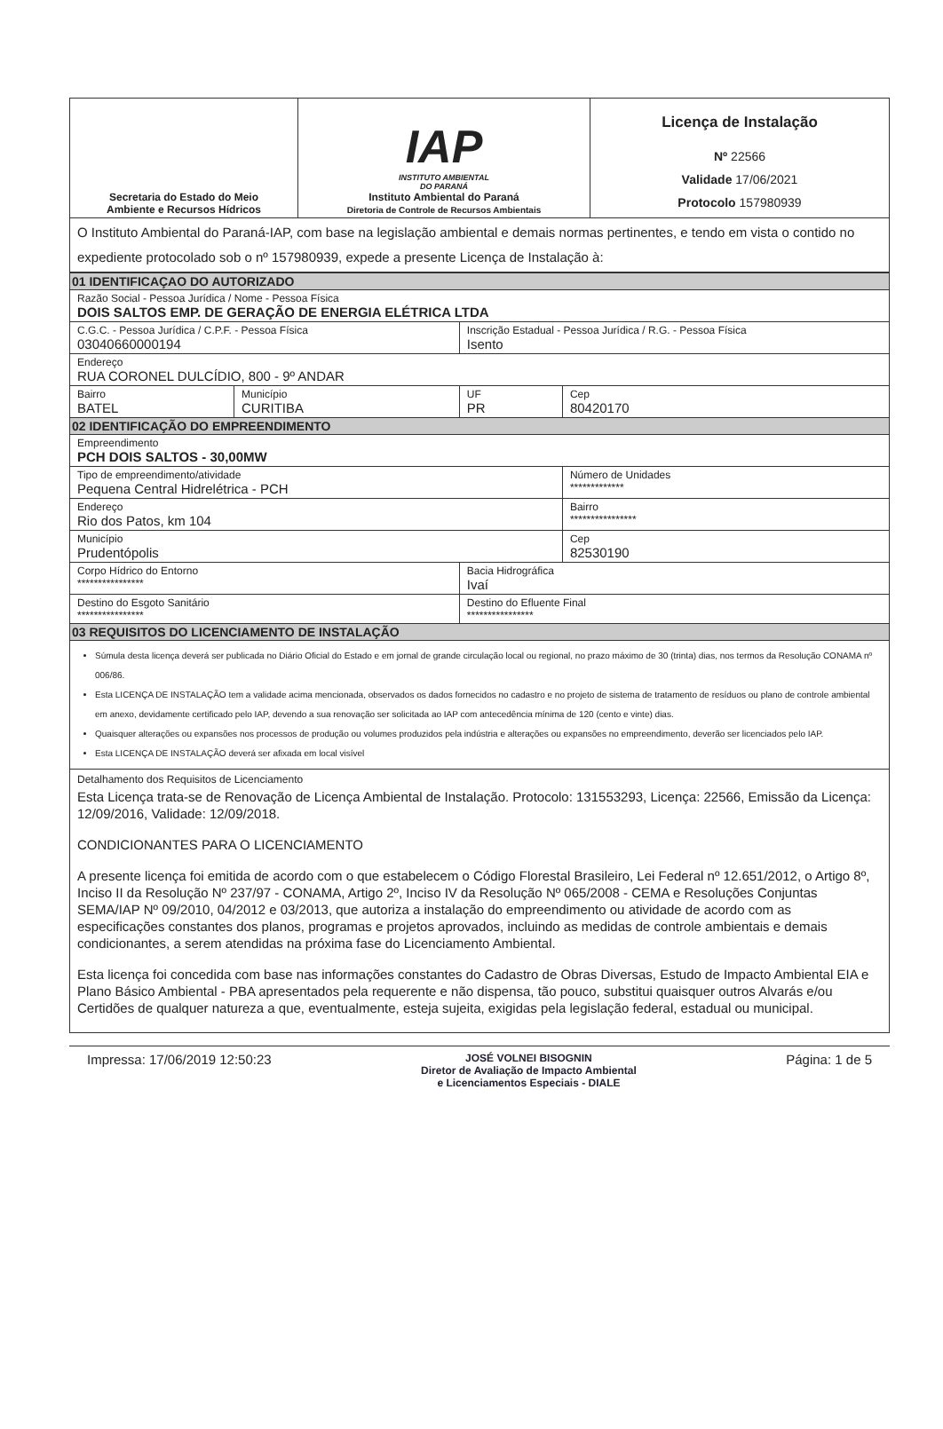| Secretaria do Estado do Meio Ambiente e Recursos Hídricos | IAP INSTITUTO AMBIENTAL DO PARANÁ Instituto Ambiental do Paraná Diretoria de Controle de Recursos Ambientais | Licença de Instalação Nº 22566 Validade 17/06/2021 Protocolo 157980939 |
| O Instituto Ambiental do Paraná-IAP, com base na legislação ambiental e demais normas pertinentes, e tendo em vista o contido no expediente protocolado sob o nº 157980939, expede a presente Licença de Instalação à: | | |
| 01 IDENTIFICAÇAO DO AUTORIZADO | | | |
| Razão Social - Pessoa Jurídica / Nome - Pessoa Física DOIS SALTOS EMP. DE GERAÇÃO DE ENERGIA ELÉTRICA LTDA | | | |
| C.G.C. - Pessoa Jurídica / C.P.F. - Pessoa Física 03040660000194 | | Inscrição Estadual - Pessoa Jurídica / R.G. - Pessoa Física Isento | |
| Endereço RUA CORONEL DULCÍDIO, 800 - 9º ANDAR | | | |
| Bairro BATEL | Município CURITIBA | UF PR | Cep 80420170 |
| 02 IDENTIFICAÇÃO DO EMPREENDIMENTO | | | |
| Empreendimento PCH DOIS SALTOS - 30,00MW | | | |
| Tipo de empreendimento/atividade Pequena Central Hidrelétrica - PCH | | | Número de Unidades ************* |
| Endereço Rio dos Patos, km 104 | | | Bairro **************** |
| Município Prudentópolis | | | Cep 82530190 |
| Corpo Hídrico do Entorno **************** | | Bacia Hidrográfica Ivaí | |
| Destino do Esgoto Sanitário **************** | | Destino do Efluente Final **************** | |
| 03 REQUISITOS DO LICENCIAMENTO DE INSTALAÇÃO | | | |
| Súmula desta licença deverá ser publicada no Diário Oficial do Estado e em jornal de grande circulação local ou regional, no prazo máximo de 30 (trinta) dias, nos termos da Resolução CONAMA nº 006/86. Esta LICENÇA DE INSTALAÇÃO tem a validade acima mencionada, observados os dados fornecidos no cadastro e no projeto de sistema de tratamento de resíduos ou plano de controle ambiental em anexo, devidamente certificado pelo IAP, devendo a sua renovação ser solicitada ao IAP com antecedência mínima de 120 (cento e vinte) dias. Quaisquer alterações ou expansões nos processos de produção ou volumes produzidos pela indústria e alterações ou expansões no empreendimento, deverão ser licenciados pelo IAP. Esta LICENÇA DE INSTALAÇÃO deverá ser afixada em local visível | | | |
| Detalhamento dos Requisitos de Licenciamento Esta Licença trata-se de Renovação de Licença Ambiental de Instalação. Protocolo: 131553293, Licença: 22566, Emissão da Licença: 12/09/2016, Validade: 12/09/2018. CONDICIONANTES PARA O LICENCIAMENTO A presente licença foi emitida de acordo com o que estabelecem o Código Florestal Brasileiro, Lei Federal nº 12.651/2012, o Artigo 8º, Inciso II da Resolução Nº 237/97 - CONAMA, Artigo 2º, Inciso IV da Resolução Nº 065/2008 - CEMA e Resoluções Conjuntas SEMA/IAP Nº 09/2010, 04/2012 e 03/2013, que autoriza a instalação do empreendimento ou atividade de acordo com as especificações constantes dos planos, programas e projetos aprovados, incluindo as medidas de controle ambientais e demais condicionantes, a serem atendidas na próxima fase do Licenciamento Ambiental. Esta licença foi concedida com base nas informações constantes do Cadastro de Obras Diversas, Estudo de Impacto Ambiental EIA e Plano Básico Ambiental - PBA apresentados pela requerente e não dispensa, tão pouco, substitui quaisquer outros Alvarás e/ou Certidões de qualquer natureza a que, eventualmente, esteja sujeita, exigidas pela legislação federal, estadual ou municipal. | | | |
Impressa: 17/06/2019 12:50:23
JOSÉ VOLNEI BISOGNIN
Diretor de Avaliação de Impacto Ambiental
e Licenciamentos Especiais - DIALE
Página: 1 de 5